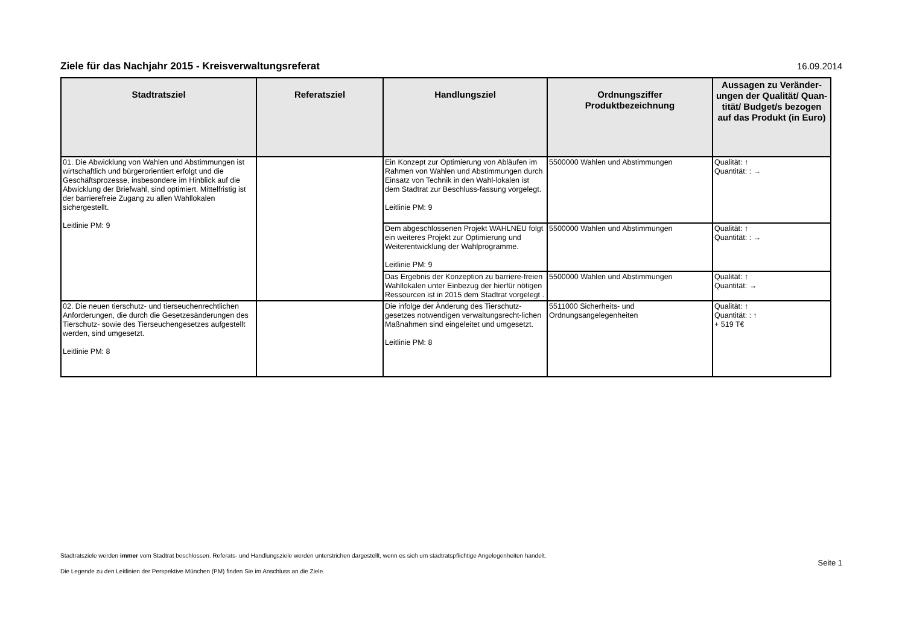Ziele für das Nachjahr 2015 - Kreisverwaltungsreferat
16.09.2014
| Stadtratsziel | Referatsziel | Handlungsziel | Ordnungsziffer Produktbezeichnung | Aussagen zu Veränder-ungen der Qualität/ Quan-tität/ Budget/s bezogen auf das Produkt (in Euro) |
| --- | --- | --- | --- | --- |
| 01. Die Abwicklung von Wahlen und Abstimmungen ist wirtschaftlich und bürgerorientiert erfolgt und die Geschäftsprozesse, insbesondere im Hinblick auf die Abwicklung der Briefwahl, sind optimiert. Mittelfristig ist der barrierefreie Zugang zu allen Wahllokalen sichergestellt. Leitlinie PM: 9 | | Ein Konzept zur Optimierung von Abläufen im Rahmen von Wahlen und Abstimmungen durch Einsatz von Technik in den Wahl-lokalen ist dem Stadtrat zur Beschluss-fassung vorgelegt. Leitlinie PM: 9 | 5500000 Wahlen und Abstimmungen | Qualität: ↑ Quantität: : → |
| | | Dem abgeschlossenen Projekt WAHLNEU folgt ein weiteres Projekt zur Optimierung und Weiterentwicklung der Wahlprogramme. Leitlinie PM: 9 | 5500000 Wahlen und Abstimmungen | Qualität: ↑ Quantität: : → |
| | | Das Ergebnis der Konzeption zu barriere-freien Wahllokalen unter Einbezug der hierfür nötigen Ressourcen ist in 2015 dem Stadtrat vorgelegt . | 5500000 Wahlen und Abstimmungen | Qualität: ↑ Quantität: → |
| 02. Die neuen tierschutz- und tierseuchenrechtlichen Anforderungen, die durch die Gesetzesänderungen des Tierschutz- sowie des Tierseuchengesetzes aufgestellt werden, sind umgesetzt. Leitlinie PM: 8 | | Die infolge der Änderung des Tierschutz-gesetzes notwendigen verwaltungsrecht-lichen Maßnahmen sind eingeleitet und umgesetzt. Leitlinie PM: 8 | 5511000 Sicherheits- und Ordnungsangelegenheiten | Qualität: ↑ Quantität: : ↑ + 519 T€ |
Stadtratsziele werden immer vom Stadtrat beschlossen. Referats- und Handlungsziele werden unterstrichen dargestellt, wenn es sich um stadtratspflichtige Angelegenheiten handelt.
Die Legende zu den Leitlinien der Perspektive München (PM) finden Sie im Anschluss an die Ziele.
Seite 1